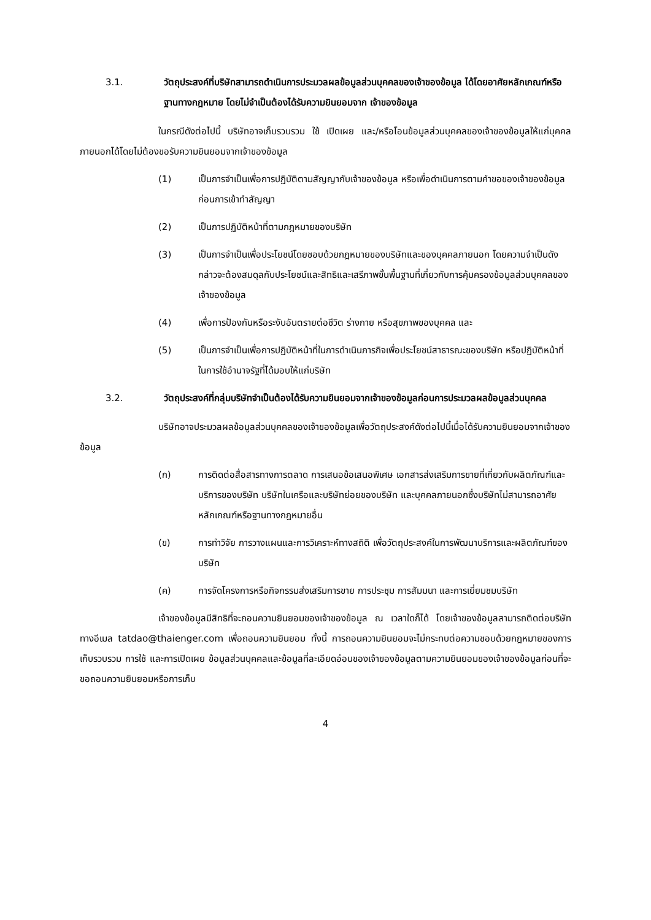3.1. วัตถุประสงค์ที่บริษัทสามารถดำเนินการประมวลผลข้อมูลส่วนบุคคลของเจ้าของข้อมูล ได้โดยอาศัยหลักเกณฑ์หรือฐานทางกฎหมาย โดยไม่จำเป็นต้องได้รับความยินยอมจาก เจ้าของข้อมูล
ในกรณีดังต่อไปนี้ บริษัทอาจเก็บรวบรวม ใช้ เปิดเผย และ/หรือโอนข้อมูลส่วนบุคคลของเจ้าของข้อมูลให้แก่บุคคลภายนอกได้โดยไม่ต้องขอรับความยินยอมจากเจ้าของข้อมูล
(1) เป็นการจำเป็นเพื่อการปฏิบัติตามสัญญากับเจ้าของข้อมูล หรือเพื่อดำเนินการตามคำขอของเจ้าของข้อมูลก่อนการเข้าทำสัญญา
(2) เป็นการปฏิบัติหน้าที่ตามกฎหมายของบริษัท
(3) เป็นการจำเป็นเพื่อประโยชน์โดยชอบด้วยกฎหมายของบริษัทและของบุคคลภายนอก โดยความจำเป็นดังกล่าวจะต้องสมดุลกับประโยชน์และสิทธิและเสรีภาพขั้นพื้นฐานที่เกี่ยวกับการคุ้มครองข้อมูลส่วนบุคคลของเจ้าของข้อมูล
(4) เพื่อการป้องกันหรือระงับอันตรายต่อชีวิต ร่างกาย หรือสุขภาพของบุคคล และ
(5) เป็นการจำเป็นเพื่อการปฏิบัติหน้าที่ในการดำเนินภารกิจเพื่อประโยชน์สาธารณะของบริษัท หรือปฏิบัติหน้าที่ในการใช้อำนาจรัฐที่ได้มอบให้แก่บริษัท
3.2. วัตถุประสงค์ที่กลุ่มบริษัทจำเป็นต้องได้รับความยินยอมจากเจ้าของข้อมูลก่อนการประมวลผลข้อมูลส่วนบุคคล
บริษัทอาจประมวลผลข้อมูลส่วนบุคคลของเจ้าของข้อมูลเพื่อวัตถุประสงค์ดังต่อไปนี้เมื่อได้รับความยินยอมจากเจ้าของข้อมูล
(ก) การติดต่อสื่อสารทางการตลาด การเสนอข้อเสนอพิเศษ เอกสารส่งเสริมการขายที่เกี่ยวกับผลิตภัณฑ์และบริการของบริษัท บริษัทในเครือและบริษัทย่อยของบริษัท และบุคคลภายนอกซึ่งบริษัทไม่สามารถอาศัยหลักเกณฑ์หรือฐานทางกฎหมายอื่น
(ข) การทำวิจัย การวางแผนและการวิเคราะห์ทางสถิติ เพื่อวัตถุประสงค์ในการพัฒนาบริการและผลิตภัณฑ์ของบริษัท
(ค) การจัดโครงการหรือกิจกรรมส่งเสริมการขาย การประชุม การสัมมนา และการเยี่ยมชมบริษัท
เจ้าของข้อมูลมีสิทธิที่จะถอนความยินยอมของเจ้าของข้อมูล ณ เวลาใดก็ได้ โดยเจ้าของข้อมูลสามารถติดต่อบริษัททางอีเมล tatdao@thaienger.com เพื่อถอนความยินยอม ทั้งนี้ การถอนความยินยอมจะไม่กระทบต่อความชอบด้วยกฎหมายของการเก็บรวบรวม การใช้ และการเปิดเผย ข้อมูลส่วนบุคคลและข้อมูลที่ละเอียดอ่อนของเจ้าของข้อมูลตามความยินยอมของเจ้าของข้อมูลก่อนที่จะขอถอนความยินยอมหรือการเก็บ
4